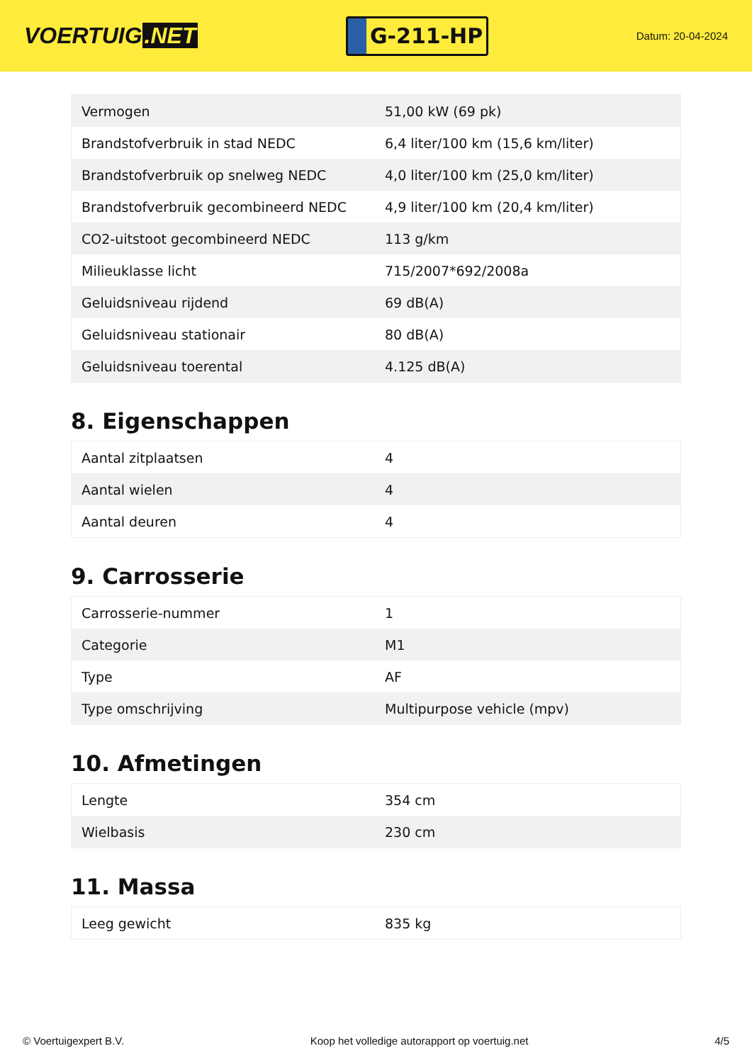VOERTUIG.NET
G-211-HP
Datum: 20-04-2024
| Vermogen | 51,00 kW (69 pk) |
| Brandstofverbruik in stad NEDC | 6,4 liter/100 km (15,6 km/liter) |
| Brandstofverbruik op snelweg NEDC | 4,0 liter/100 km (25,0 km/liter) |
| Brandstofverbruik gecombineerd NEDC | 4,9 liter/100 km (20,4 km/liter) |
| CO2-uitstoot gecombineerd NEDC | 113 g/km |
| Milieuklasse licht | 715/2007*692/2008a |
| Geluidsniveau rijdend | 69 dB(A) |
| Geluidsniveau stationair | 80 dB(A) |
| Geluidsniveau toerental | 4.125 dB(A) |
8. Eigenschappen
| Aantal zitplaatsen | 4 |
| Aantal wielen | 4 |
| Aantal deuren | 4 |
9. Carrosserie
| Carrosserie-nummer | 1 |
| Categorie | M1 |
| Type | AF |
| Type omschrijving | Multipurpose vehicle (mpv) |
10. Afmetingen
| Lengte | 354 cm |
| Wielbasis | 230 cm |
11. Massa
| Leeg gewicht | 835 kg |
© Voertuigexpert B.V. Koop het volledige autorapport op voertuig.net 4/5